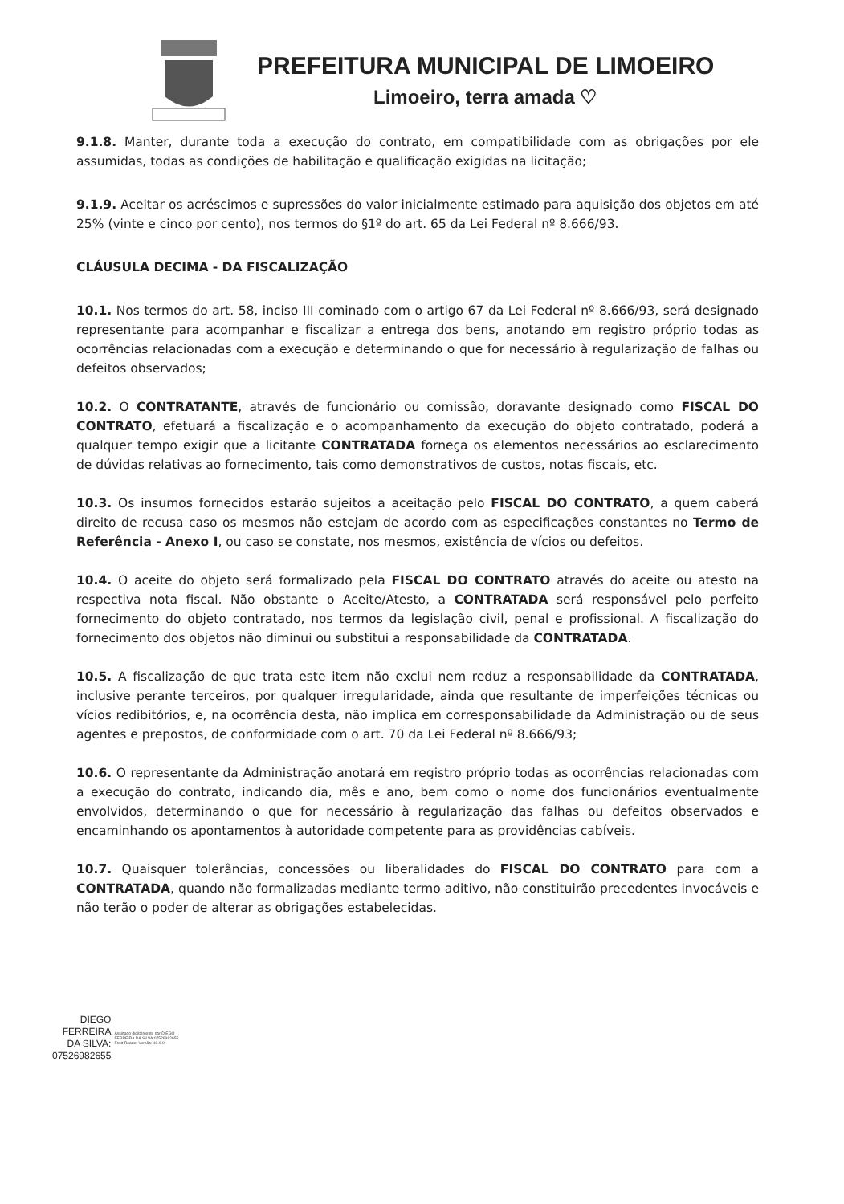PREFEITURA MUNICIPAL DE LIMOEIRO
Limoeiro, terra amada ♡
9.1.8. Manter, durante toda a execução do contrato, em compatibilidade com as obrigações por ele assumidas, todas as condições de habilitação e qualificação exigidas na licitação;
9.1.9. Aceitar os acréscimos e supressões do valor inicialmente estimado para aquisição dos objetos em até 25% (vinte e cinco por cento), nos termos do §1º do art. 65 da Lei Federal nº 8.666/93.
CLÁUSULA DECIMA - DA FISCALIZAÇÃO
10.1. Nos termos do art. 58, inciso III cominado com o artigo 67 da Lei Federal nº 8.666/93, será designado representante para acompanhar e fiscalizar a entrega dos bens, anotando em registro próprio todas as ocorrências relacionadas com a execução e determinando o que for necessário à regularização de falhas ou defeitos observados;
10.2. O CONTRATANTE, através de funcionário ou comissão, doravante designado como FISCAL DO CONTRATO, efetuará a fiscalização e o acompanhamento da execução do objeto contratado, poderá a qualquer tempo exigir que a licitante CONTRATADA forneça os elementos necessários ao esclarecimento de dúvidas relativas ao fornecimento, tais como demonstrativos de custos, notas fiscais, etc.
10.3. Os insumos fornecidos estarão sujeitos a aceitação pelo FISCAL DO CONTRATO, a quem caberá direito de recusa caso os mesmos não estejam de acordo com as especificações constantes no Termo de Referência - Anexo I, ou caso se constate, nos mesmos, existência de vícios ou defeitos.
10.4. O aceite do objeto será formalizado pela FISCAL DO CONTRATO através do aceite ou atesto na respectiva nota fiscal. Não obstante o Aceite/Atesto, a CONTRATADA será responsável pelo perfeito fornecimento do objeto contratado, nos termos da legislação civil, penal e profissional. A fiscalização do fornecimento dos objetos não diminui ou substitui a responsabilidade da CONTRATADA.
10.5. A fiscalização de que trata este item não exclui nem reduz a responsabilidade da CONTRATADA, inclusive perante terceiros, por qualquer irregularidade, ainda que resultante de imperfeições técnicas ou vícios redibitórios, e, na ocorrência desta, não implica em corresponsabilidade da Administração ou de seus agentes e prepostos, de conformidade com o art. 70 da Lei Federal nº 8.666/93;
10.6. O representante da Administração anotará em registro próprio todas as ocorrências relacionadas com a execução do contrato, indicando dia, mês e ano, bem como o nome dos funcionários eventualmente envolvidos, determinando o que for necessário à regularização das falhas ou defeitos observados e encaminhando os apontamentos à autoridade competente para as providências cabíveis.
10.7. Quaisquer tolerâncias, concessões ou liberalidades do FISCAL DO CONTRATO para com a CONTRATADA, quando não formalizadas mediante termo aditivo, não constituirão precedentes invocáveis e não terão o poder de alterar as obrigações estabelecidas.
DIEGO
FERREIRA
DA SILVA:
07526982655
Assinado digitalmente por DIEGO FERREIRA DA SILVA:07526982655 Foxit Reader Versão: 10.0.0